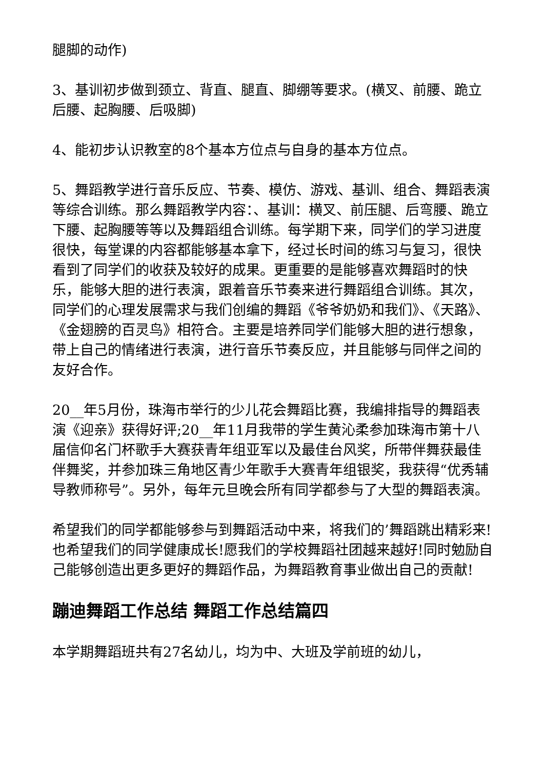腿脚的动作)
3、基训初步做到颈立、背直、腿直、脚绷等要求。(横叉、前腰、跪立后腰、起胸腰、后吸脚)
4、能初步认识教室的8个基本方位点与自身的基本方位点。
5、舞蹈教学进行音乐反应、节奏、模仿、游戏、基训、组合、舞蹈表演等综合训练。那么舞蹈教学内容：、基训：横叉、前压腿、后弯腰、跪立下腰、起胸腰等等以及舞蹈组合训练。每学期下来，同学们的学习进度很快，每堂课的内容都能够基本拿下，经过长时间的练习与复习，很快看到了同学们的收获及较好的成果。更重要的是能够喜欢舞蹈时的快乐，能够大胆的进行表演，跟着音乐节奏来进行舞蹈组合训练。其次，同学们的心理发展需求与我们创编的舞蹈《爷爷奶奶和我们》、《天路》、《金翅膀的百灵鸟》相符合。主要是培养同学们能够大胆的进行想象，带上自己的情绪进行表演，进行音乐节奏反应，并且能够与同伴之间的友好合作。
20__年5月份，珠海市举行的少儿花会舞蹈比赛，我编排指导的舞蹈表演《迎亲》获得好评;20__年11月我带的学生黄沁柔参加珠海市第十八届信仰名门杯歌手大赛获青年组亚军以及最佳台风奖，所带伴舞获最佳伴舞奖，并参加珠三角地区青少年歌手大赛青年组银奖，我获得“优秀辅导教师称号”。另外，每年元旦晚会所有同学都参与了大型的舞蹈表演。
希望我们的同学都能够参与到舞蹈活动中来，将我们的’舞蹈跳出精彩来!也希望我们的同学健康成长!愿我们的学校舞蹈社团越来越好!同时勉励自己能够创造出更多更好的舞蹈作品，为舞蹈教育事业做出自己的贡献!
蹦迪舞蹈工作总结 舞蹈工作总结篇四
本学期舞蹈班共有27名幼儿，均为中、大班及学前班的幼儿，